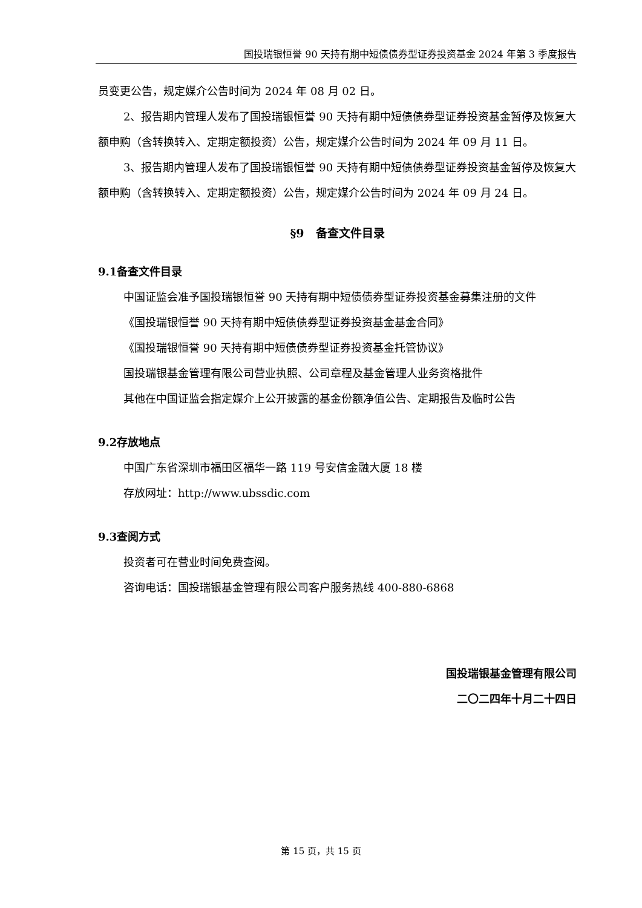国投瑞银恒誉 90 天持有期中短债债券型证券投资基金 2024 年第 3 季度报告
员变更公告，规定媒介公告时间为 2024 年 08 月 02 日。
2、报告期内管理人发布了国投瑞银恒誉 90 天持有期中短债债券型证券投资基金暂停及恢复大额申购（含转换转入、定期定额投资）公告，规定媒介公告时间为 2024 年 09 月 11 日。
3、报告期内管理人发布了国投瑞银恒誉 90 天持有期中短债债券型证券投资基金暂停及恢复大额申购（含转换转入、定期定额投资）公告，规定媒介公告时间为 2024 年 09 月 24 日。
§9　备查文件目录
9.1备查文件目录
中国证监会准予国投瑞银恒誉 90 天持有期中短债债券型证券投资基金募集注册的文件
《国投瑞银恒誉 90 天持有期中短债债券型证券投资基金基金合同》
《国投瑞银恒誉 90 天持有期中短债债券型证券投资基金托管协议》
国投瑞银基金管理有限公司营业执照、公司章程及基金管理人业务资格批件
其他在中国证监会指定媒介上公开披露的基金份额净值公告、定期报告及临时公告
9.2存放地点
中国广东省深圳市福田区福华一路 119 号安信金融大厦 18 楼
存放网址：http://www.ubssdic.com
9.3查阅方式
投资者可在营业时间免费查阅。
咨询电话：国投瑞银基金管理有限公司客户服务热线 400-880-6868
国投瑞银基金管理有限公司
二〇二四年十月二十四日
第 15 页，共 15 页